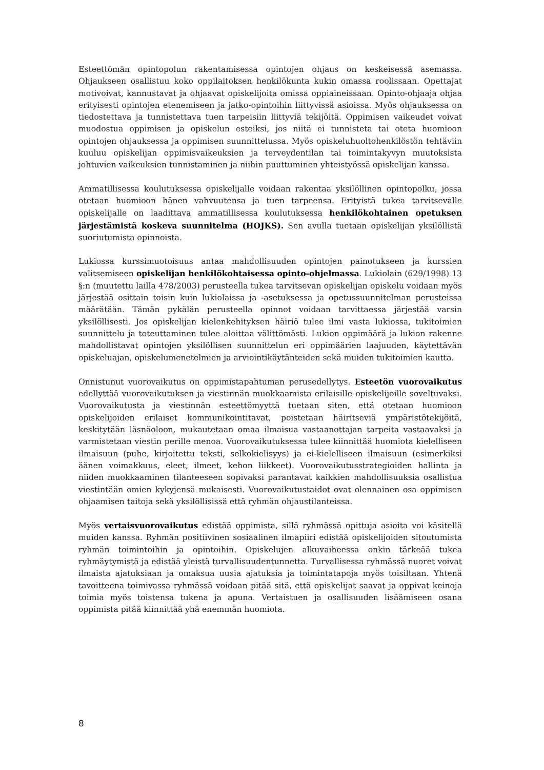Esteettömän opintopolun rakentamisessa opintojen ohjaus on keskeisessä asemassa. Ohjaukseen osallistuu koko oppilaitoksen henkilökunta kukin omassa roolissaan. Opettajat motivoivat, kannustavat ja ohjaavat opiskelijoita omissa oppiaineissaan. Opinto-ohjaaja ohjaa erityisesti opintojen etenemiseen ja jatko-opintoihin liittyvissä asioissa. Myös ohjauksessa on tiedostettava ja tunnistettava tuen tarpeisiin liittyviä tekijöitä. Oppimisen vaikeudet voivat muodostua oppimisen ja opiskelun esteiksi, jos niitä ei tunnisteta tai oteta huomioon opintojen ohjauksessa ja oppimisen suunnittelussa. Myös opiskeluhuoltohenkilöstön tehtäviin kuuluu opiskelijan oppimisvaikeuksien ja terveydentilan tai toimintakyvyn muutoksista johtuvien vaikeuksien tunnistaminen ja niihin puuttuminen yhteistyössä opiskelijan kanssa.
Ammatillisessa koulutuksessa opiskelijalle voidaan rakentaa yksilöllinen opintopolku, jossa otetaan huomioon hänen vahvuutensa ja tuen tarpeensa. Erityistä tukea tarvitsevalle opiskelijalle on laadittava ammatillisessa koulutuksessa henkilökohtainen opetuksen järjestämistä koskeva suunnitelma (HOJKS). Sen avulla tuetaan opiskelijan yksilöllistä suoriutumista opinnoista.
Lukiossa kurssimuotoisuus antaa mahdollisuuden opintojen painotukseen ja kurssien valitsemiseen opiskelijan henkilökohtaisessa opinto-ohjelmassa. Lukiolain (629/1998) 13 §:n (muutettu lailla 478/2003) perusteella tukea tarvitsevan opiskelijan opiskelu voidaan myös järjestää osittain toisin kuin lukiolaissa ja -asetuksessa ja opetussuunnitelman perusteissa määrätään. Tämän pykälän perusteella opinnot voidaan tarvittaessa järjestää varsin yksilöllisesti. Jos opiskelijan kielenkehityksen häiriö tulee ilmi vasta lukiossa, tukitoimien suunnittelu ja toteuttaminen tulee aloittaa välittömästi. Lukion oppimäärä ja lukion rakenne mahdollistavat opintojen yksilöllisen suunnittelun eri oppimäärien laajuuden, käytettävän opiskeluajan, opiskelumenetelmien ja arviointikäytänteiden sekä muiden tukitoimien kautta.
Onnistunut vuorovaikutus on oppimistapahtuman perusedellytys. Esteetön vuorovaikutus edellyttää vuorovaikutuksen ja viestinnän muokkaamista erilaisille opiskelijoille soveltuvaksi. Vuorovaikutusta ja viestinnän esteettömyyttä tuetaan siten, että otetaan huomioon opiskelijoiden erilaiset kommunikointitavat, poistetaan häiritseviä ympäristötekijöitä, keskitytään läsnäoloon, mukautetaan omaa ilmaisua vastaanottajan tarpeita vastaavaksi ja varmistetaan viestin perille menoa. Vuorovaikutuksessa tulee kiinnittää huomiota kielelliseen ilmaisuun (puhe, kirjoitettu teksti, selkokielisyys) ja ei-kielelliseen ilmaisuun (esimerkiksi äänen voimakkuus, eleet, ilmeet, kehon liikkeet). Vuorovaikutusstrategioiden hallinta ja niiden muokkaaminen tilanteeseen sopivaksi parantavat kaikkien mahdollisuuksia osallistua viestintään omien kykyjensä mukaisesti. Vuorovaikutustaidot ovat olennainen osa oppimisen ohjaamisen taitoja sekä yksilöllisissä että ryhmän ohjaustilanteissa.
Myös vertaisvuorovaikutus edistää oppimista, sillä ryhmässä opittuja asioita voi käsitellä muiden kanssa. Ryhmän positiivinen sosiaalinen ilmapiiri edistää opiskelijoiden sitoutumista ryhmän toimintoihin ja opintoihin. Opiskelujen alkuvaiheessa onkin tärkeää tukea ryhmäytymistä ja edistää yleistä turvallisuudentunnetta. Turvallisessa ryhmässä nuoret voivat ilmaista ajatuksiaan ja omaksua uusia ajatuksia ja toimintatapoja myös toisiltaan. Yhtenä tavoitteena toimivassa ryhmässä voidaan pitää sitä, että opiskelijat saavat ja oppivat keinoja toimia myös toistensa tukena ja apuna. Vertaistuen ja osallisuuden lisäämiseen osana oppimista pitää kiinnittää yhä enemmän huomiota.
8